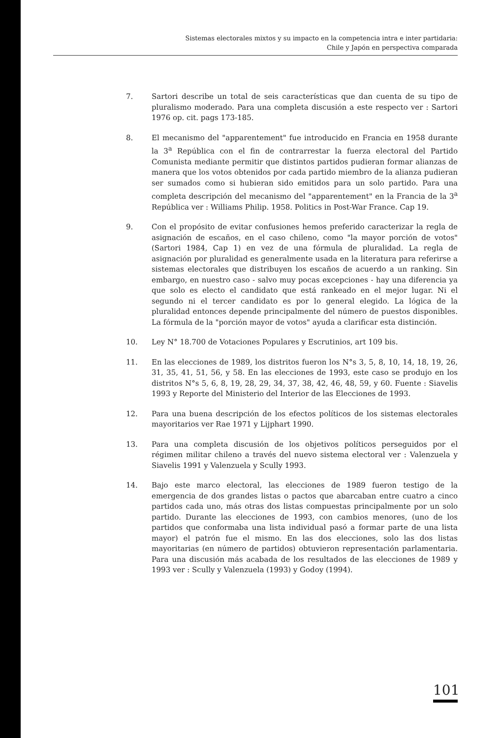Sistemas electorales mixtos y su impacto en la competencia intra e inter partidaria:
Chile y Japón en perspectiva comparada
7. Sartori describe un total de seis características que dan cuenta de su tipo de pluralismo moderado. Para una completa discusión a este respecto ver : Sartori 1976 op. cit. pags 173-185.
8. El mecanismo del "apparentement" fue introducido en Francia en 1958 durante la 3<sup>a</sup> República con el fin de contrarrestar la fuerza electoral del Partido Comunista mediante permitir que distintos partidos pudieran formar alianzas de manera que los votos obtenidos por cada partido miembro de la alianza pudieran ser sumados como si hubieran sido emitidos para un solo partido. Para una completa descripción del mecanismo del "apparentement" en la Francia de la 3<sup>a</sup> República ver : Williams Philip. 1958. Politics in Post-War France. Cap 19.
9. Con el propósito de evitar confusiones hemos preferido caracterizar la regla de asignación de escaños, en el caso chileno, como "la mayor porción de votos" (Sartori 1984, Cap 1) en vez de una fórmula de pluralidad. La regla de asignación por pluralidad es generalmente usada en la literatura para referirse a sistemas electorales que distribuyen los escaños de acuerdo a un ranking. Sin embargo, en nuestro caso - salvo muy pocas excepciones - hay una diferencia ya que solo es electo el candidato que está rankeado en el mejor lugar. Ni el segundo ni el tercer candidato es por lo general elegido. La lógica de la pluralidad entonces depende principalmente del número de puestos disponibles. La fórmula de la "porción mayor de votos" ayuda a clarificar esta distinción.
10. Ley N° 18.700 de Votaciones Populares y Escrutinios, art 109 bis.
11. En las elecciones de 1989, los distritos fueron los N°s 3, 5, 8, 10, 14, 18, 19, 26, 31, 35, 41, 51, 56, y 58. En las elecciones de 1993, este caso se produjo en los distritos N°s 5, 6, 8, 19, 28, 29, 34, 37, 38, 42, 46, 48, 59, y 60. Fuente : Siavelis 1993 y Reporte del Ministerio del Interior de las Elecciones de 1993.
12. Para una buena descripción de los efectos políticos de los sistemas electorales mayoritarios ver Rae 1971 y Lijphart 1990.
13. Para una completa discusión de los objetivos políticos perseguidos por el régimen militar chileno a través del nuevo sistema electoral ver : Valenzuela y Siavelis 1991 y Valenzuela y Scully 1993.
14. Bajo este marco electoral, las elecciones de 1989 fueron testigo de la emergencia de dos grandes listas o pactos que abarcaban entre cuatro a cinco partidos cada uno, más otras dos listas compuestas principalmente por un solo partido. Durante las elecciones de 1993, con cambios menores, (uno de los partidos que conformaba una lista individual pasó a formar parte de una lista mayor) el patrón fue el mismo. En las dos elecciones, solo las dos listas mayoritarias (en número de partidos) obtuvieron representación parlamentaria. Para una discusión más acabada de los resultados de las elecciones de 1989 y 1993 ver : Scully y Valenzuela (1993) y Godoy (1994).
101